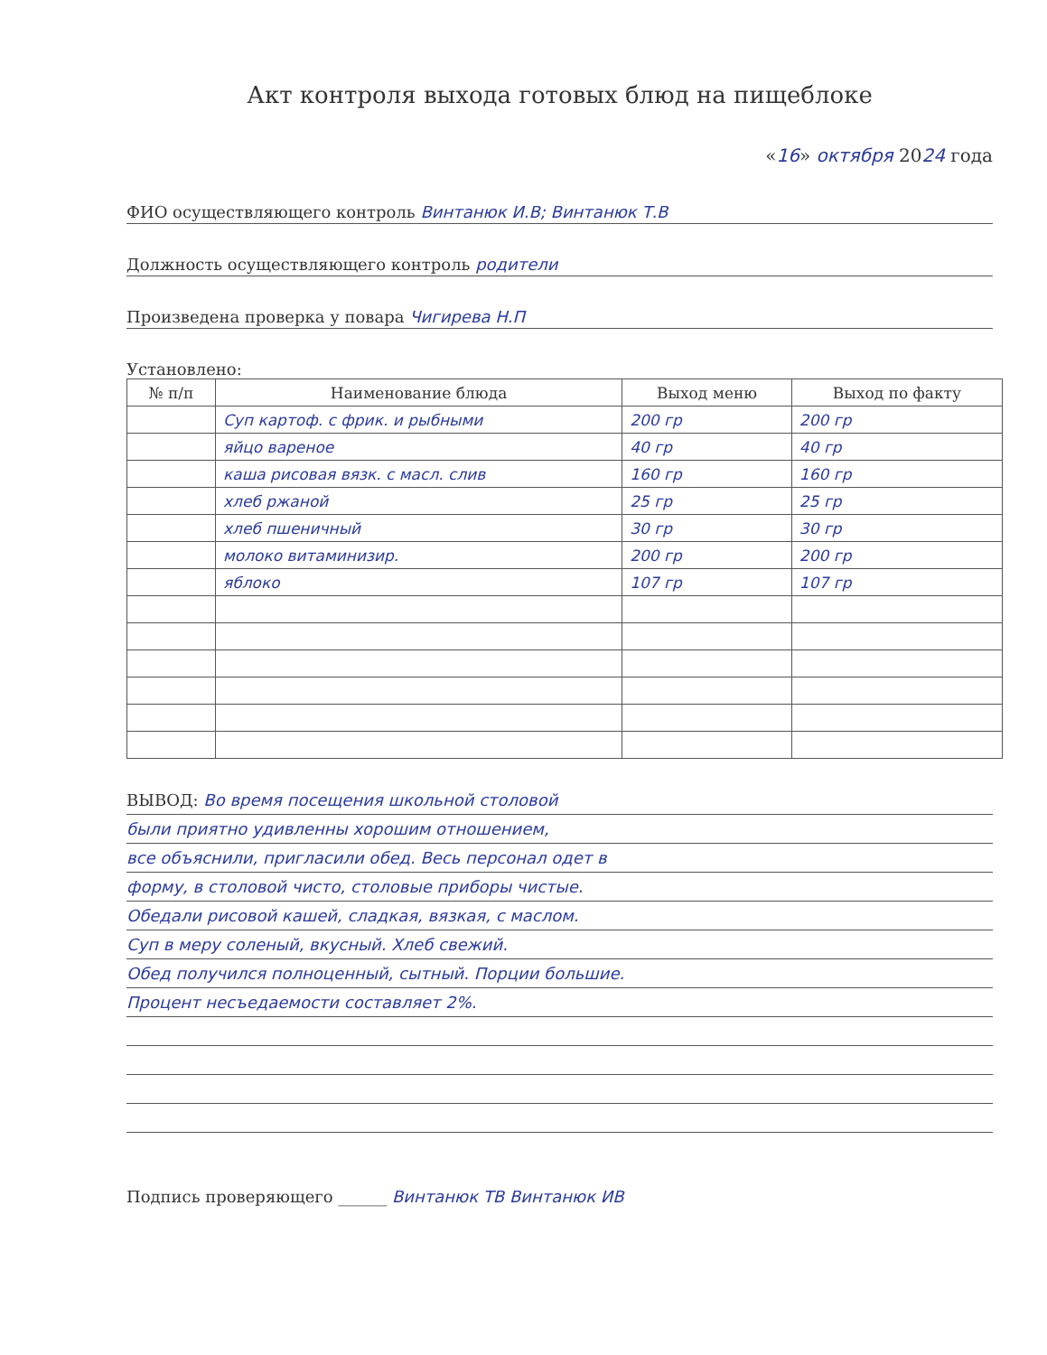Акт контроля выхода готовых блюд на пищеблоке
«16» октября 2024 года
ФИО осуществляющего контроль Винтанюк И.В; Винтанюк Т.В
Должность осуществляющего контроль родители
Произведена проверка у повара Чигирева Н.П
Установлено:
| № п/п | Наименование блюда | Выход меню | Выход по факту |
| --- | --- | --- | --- |
| | Суп картоф. с фрик. и рыбными | 200 гр | 200 гр |
| | яйцо вареное | 40 гр | 40 гр |
| | каша рисовая вязк. с масл. слив | 160 гр | 160 гр |
| | хлеб ржаной | 25 гр | 25 гр |
| | хлеб пшеничный | 30 гр | 30 гр |
| | молоко витаминизир. | 200 гр | 200 гр |
| | яблоко | 107 гр | 107 гр |
ВЫВОД: Во время посещения школьной столовой
были приятно удивленны хорошим отношением,
все объяснили, пригласили обед. Весь персонал одет в
форму, в столовой чисто, столовые приборы чистые.
Обедали рисовой кашей, сладкая, вязкая, с маслом.
Суп в меру соленый, вкусный. Хлеб свежий.
Обед получился полноценный, сытный. Порции большие.
Процент несъедаемости составляет 2%.
Подпись проверяющего ______ Винтанюк ТВ Винтанюк ИВ